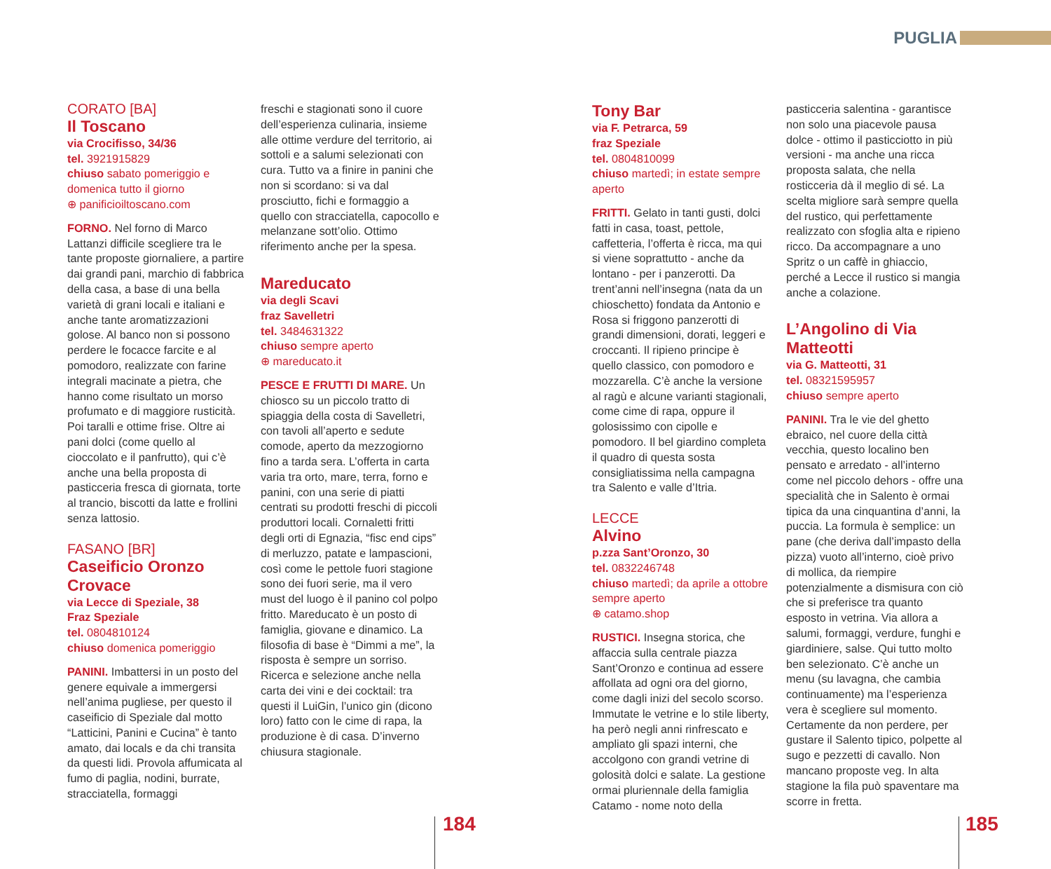PUGLIA
CORATO [BA]
Il Toscano
via Crocifisso, 34/36
tel. 3921915829
chiuso sabato pomeriggio e domenica tutto il giorno
⊕ panificioiltoscano.com
FORNO. Nel forno di Marco Lattanzi difficile scegliere tra le tante proposte giornaliere, a partire dai grandi pani, marchio di fabbrica della casa, a base di una bella varietà di grani locali e italiani e anche tante aromatizzazioni golose. Al banco non si possono perdere le focacce farcite e al pomodoro, realizzate con farine integrali macinate a pietra, che hanno come risultato un morso profumato e di maggiore rusticità. Poi taralli e ottime frise. Oltre ai pani dolci (come quello al cioccolato e il panfrutto), qui c’è anche una bella proposta di pasticceria fresca di giornata, torte al trancio, biscotti da latte e frollini senza lattosio.
FASANO [BR]
Caseificio Oronzo Crovace
via Lecce di Speziale, 38
Fraz Speziale
tel. 0804810124
chiuso domenica pomeriggio
PANINI. Imbattersi in un posto del genere equivale a immergersi nell’anima pugliese, per questo il caseificio di Speziale dal motto “Latticini, Panini e Cucina” è tanto amato, dai locals e da chi transita da questi lidi. Provola affumicata al fumo di paglia, nodini, burrate, stracciatella, formaggi
freschi e stagionati sono il cuore dell’esperienza culinaria, insieme alle ottime verdure del territorio, ai sottoli e a salumi selezionati con cura. Tutto va a finire in panini che non si scordano: si va dal prosciutto, fichi e formaggio a quello con stracciatella, capocollo e melanzane sott’olio. Ottimo riferimento anche per la spesa.
Mareducato
via degli Scavi
fraz Savelletri
tel. 3484631322
chiuso sempre aperto
⊕ mareducato.it
PESCE E FRUTTI DI MARE. Un chiosco su un piccolo tratto di spiaggia della costa di Savelletri, con tavoli all’aperto e sedute comode, aperto da mezzogiorno fino a tarda sera. L’offerta in carta varia tra orto, mare, terra, forno e panini, con una serie di piatti centrati su prodotti freschi di piccoli produttori locali. Cornaletti fritti degli orti di Egnazia, “fisc end cips” di merluzzo, patate e lampascioni, così come le pettole fuori stagione sono dei fuori serie, ma il vero must del luogo è il panino col polpo fritto. Mareducato è un posto di famiglia, giovane e dinamico. La filosofia di base è “Dimmi a me”, la risposta è sempre un sorriso. Ricerca e selezione anche nella carta dei vini e dei cocktail: tra questi il LuiGin, l’unico gin (dicono loro) fatto con le cime di rapa, la produzione è di casa. D’inverno chiusura stagionale.
184
Tony Bar
via F. Petrarca, 59
fraz Speziale
tel. 0804810099
chiuso martedì; in estate sempre aperto
FRITTI. Gelato in tanti gusti, dolci fatti in casa, toast, pettole, caffetteria, l’offerta è ricca, ma qui si viene soprattutto - anche da lontano - per i panzerotti. Da trent’anni nell’insegna (nata da un chioschetto) fondata da Antonio e Rosa si friggono panzerotti di grandi dimensioni, dorati, leggeri e croccanti. Il ripieno principe è quello classico, con pomodoro e mozzarella. C’è anche la versione al ragù e alcune varianti stagionali, come cime di rapa, oppure il golosissimo con cipolle e pomodoro. Il bel giardino completa il quadro di questa sosta consigliatissima nella campagna tra Salento e valle d’Itria.
LECCE
Alvino
p.zza Sant’Oronzo, 30
tel. 0832246748
chiuso martedì; da aprile a ottobre sempre aperto
⊕ catamo.shop
RUSTICI. Insegna storica, che affaccia sulla centrale piazza Sant’Oronzo e continua ad essere affollata ad ogni ora del giorno, come dagli inizi del secolo scorso. Immutate le vetrine e lo stile liberty, ha però negli anni rinfrescato e ampliato gli spazi interni, che accolgono con grandi vetrine di golosità dolci e salate. La gestione ormai pluriennale della famiglia Catamo - nome noto della
pasticceria salentina - garantisce non solo una piacevole pausa dolce - ottimo il pasticciotto in più versioni - ma anche una ricca proposta salata, che nella rosticceria dà il meglio di sé. La scelta migliore sarà sempre quella del rustico, qui perfettamente realizzato con sfoglia alta e ripieno ricco. Da accompagnare a uno Spritz o un caffè in ghiaccio, perché a Lecce il rustico si mangia anche a colazione.
L’Angolino di Via Matteotti
via G. Matteotti, 31
tel. 08321595957
chiuso sempre aperto
PANINI. Tra le vie del ghetto ebraico, nel cuore della città vecchia, questo localino ben pensato e arredato - all’interno come nel piccolo dehors - offre una specialità che in Salento è ormai tipica da una cinquantina d’anni, la puccia. La formula è semplice: un pane (che deriva dall’impasto della pizza) vuoto all’interno, cioè privo di mollica, da riempire potenzialmente a dismisura con ciò che si preferisce tra quanto esposto in vetrina. Via allora a salumi, formaggi, verdure, funghi e giardiniere, salse. Qui tutto molto ben selezionato. C’è anche un menu (su lavagna, che cambia continuamente) ma l’esperienza vera è scegliere sul momento. Certamente da non perdere, per gustare il Salento tipico, polpette al sugo e pezzetti di cavallo. Non mancano proposte veg. In alta stagione la fila può spaventare ma scorre in fretta.
185